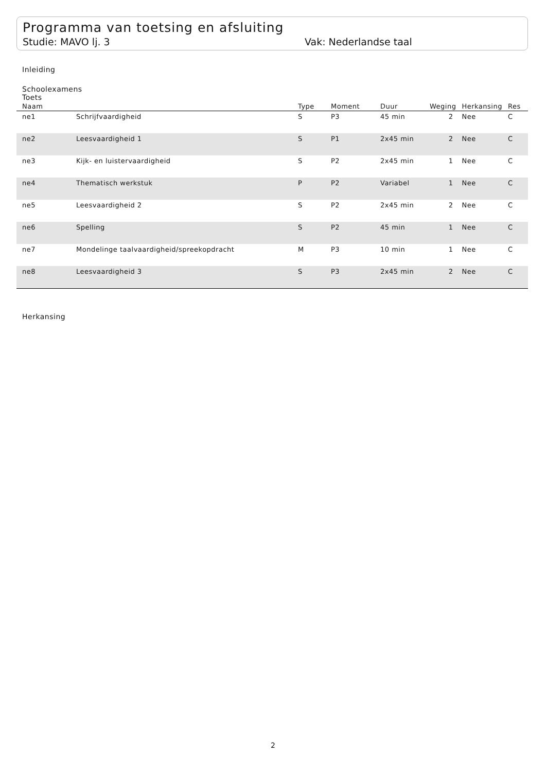Programma van toetsing en afsluiting
Studie: MAVO lj. 3 Vak: Nederlandse taal
Inleiding
Schoolexamens
Toets
| Naam | | Type | Moment | Duur | Weging | Herkansing | Res |
| --- | --- | --- | --- | --- | --- | --- | --- |
| ne1 | Schrijfvaardigheid | S | P3 | 45 min | 2 | Nee | C |
| ne2 | Leesvaardigheid 1 | S | P1 | 2x45 min | 2 | Nee | C |
| ne3 | Kijk- en luistervaardigheid | S | P2 | 2x45 min | 1 | Nee | C |
| ne4 | Thematisch werkstuk | P | P2 | Variabel | 1 | Nee | C |
| ne5 | Leesvaardigheid 2 | S | P2 | 2x45 min | 2 | Nee | C |
| ne6 | Spelling | S | P2 | 45 min | 1 | Nee | C |
| ne7 | Mondelinge taalvaardigheid/spreekopdracht | M | P3 | 10 min | 1 | Nee | C |
| ne8 | Leesvaardigheid 3 | S | P3 | 2x45 min | 2 | Nee | C |
Herkansing
2